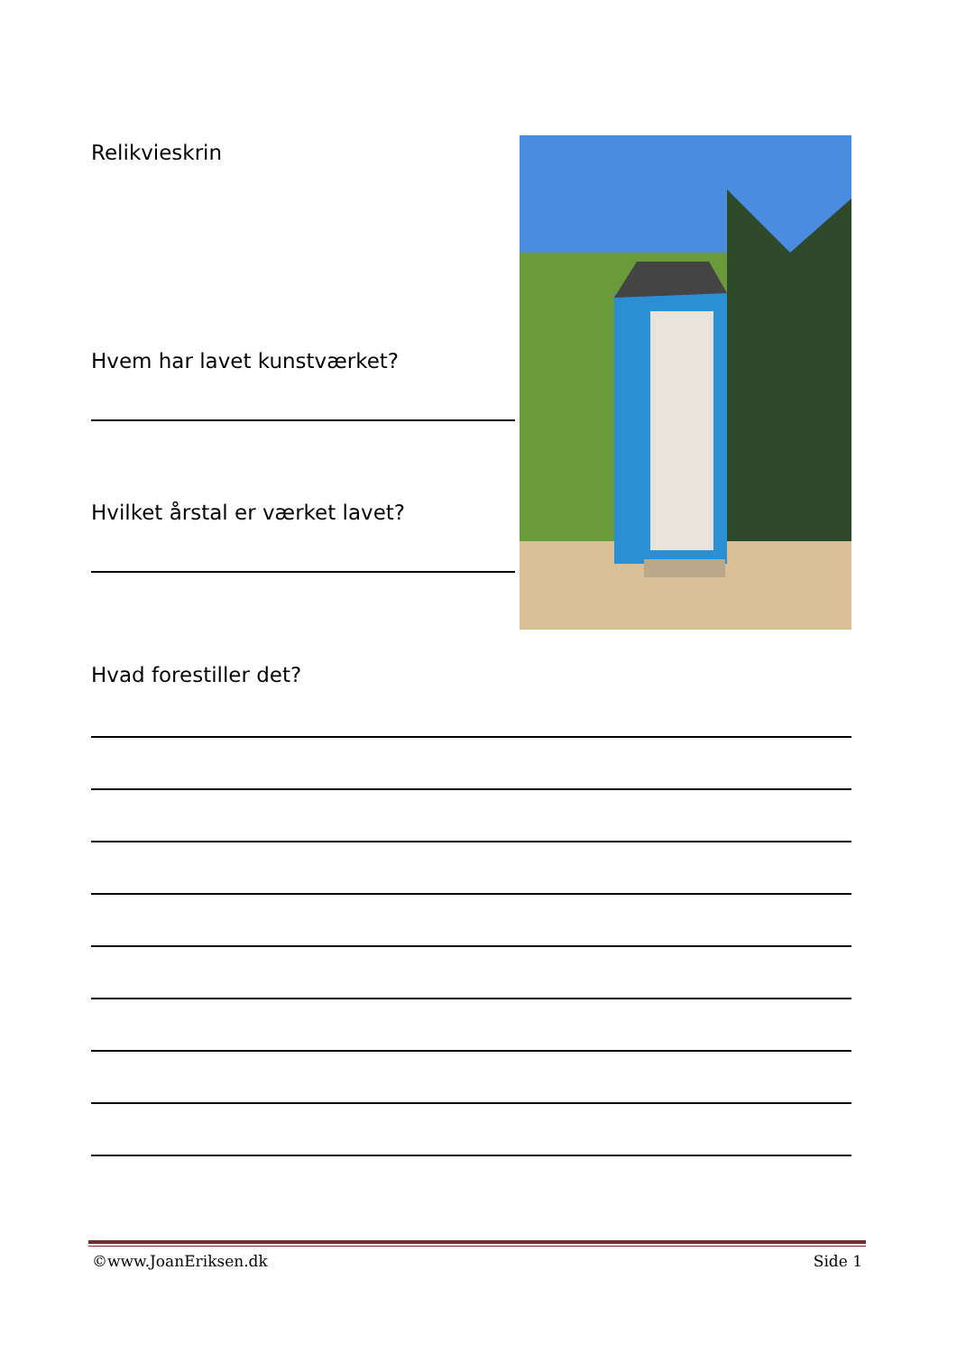Relikvieskrin
Hvem har lavet kunstværket?
Hvilket årstal er værket lavet?
Hvad forestiller det?
©www.JoanEriksen.dk Side 1